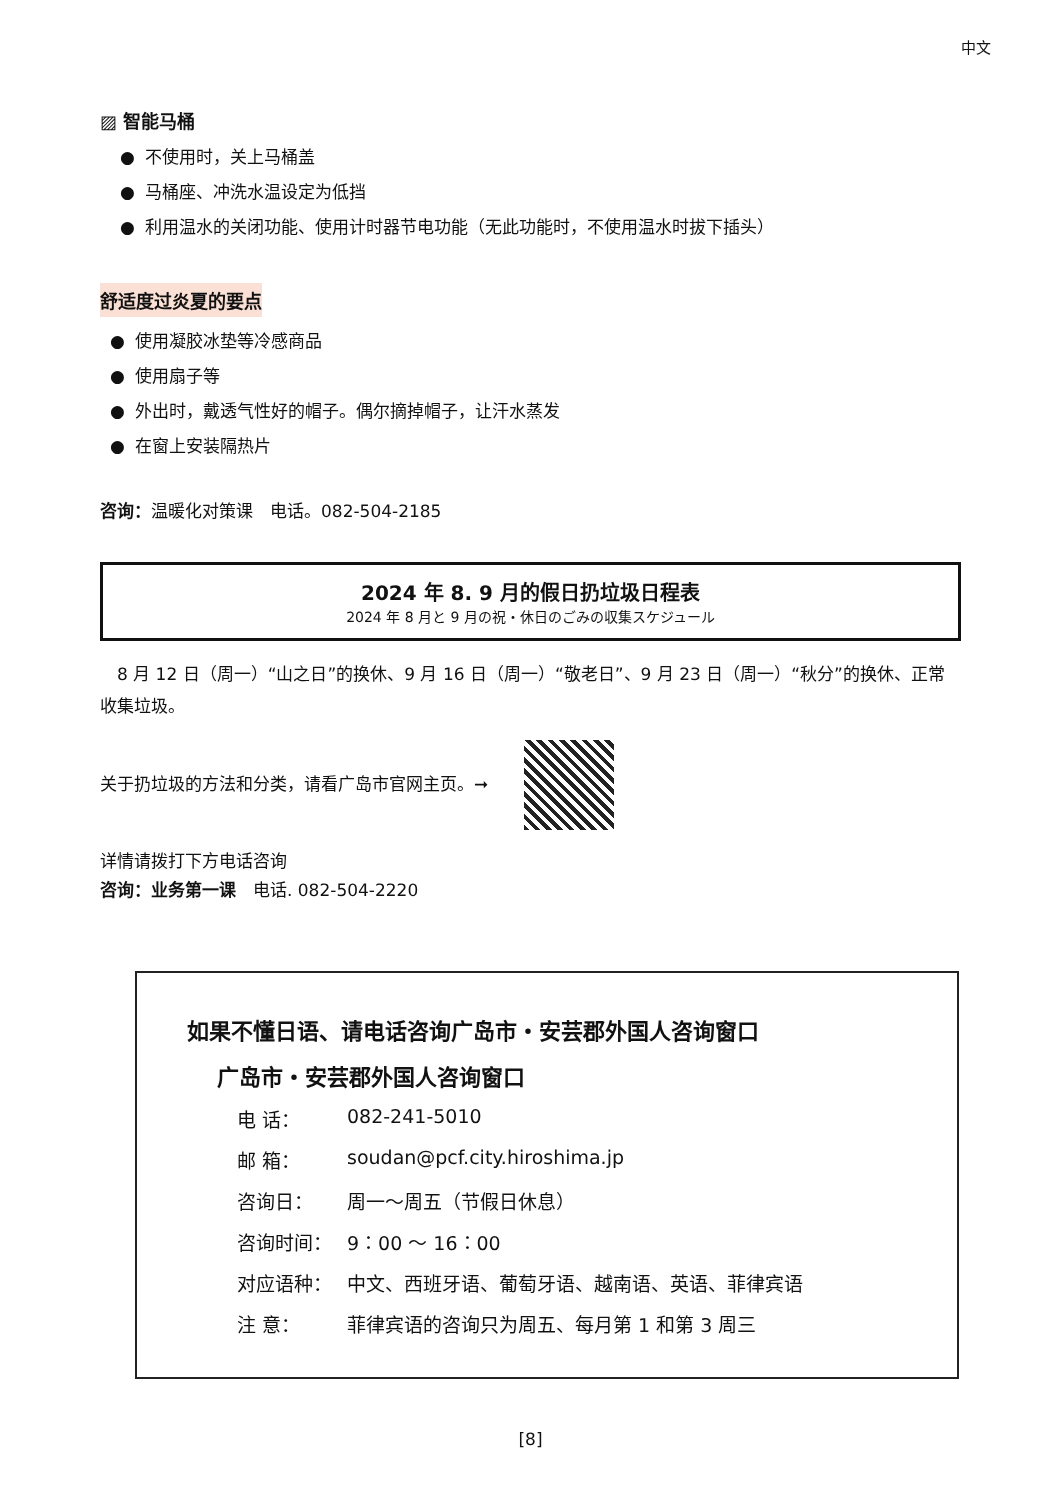中文
▨ 智能马桶
● 不使用时，关上马桶盖
● 马桶座、冲洗水温设定为低挡
● 利用温水的关闭功能、使用计时器节电功能（无此功能时，不使用温水时拔下插头）
舒适度过炎夏的要点
● 使用凝胶冰垫等冷感商品
● 使用扇子等
● 外出时，戴透气性好的帽子。偶尔摘掉帽子，让汗水蒸发
● 在窗上安装隔热片
咨询：温暖化对策课　电话。082-504-2185
2024 年 8. 9 月的假日扔垃圾日程表
2024 年 8 月と 9 月の祝・休日のごみの収集スケジュール
　8 月 12 日（周一）“山之日”的换休、9 月 16 日（周一）“敬老日”、9 月 23 日（周一）“秋分”的换休、正常收集垃圾。
关于扔垃圾的方法和分类，请看广岛市官网主页。➞
详情请拨打下方电话咨询
咨询：业务第一课　电话. 082-504-2220
如果不懂日语、请电话咨询广岛市・安芸郡外国人咨询窗口
广岛市・安芸郡外国人咨询窗口
电 话： 082-241-5010
邮 箱： soudan@pcf.city.hiroshima.jp
咨询日： 周一～周五（节假日休息）
咨询时间： 9：00 ～ 16：00
对应语种： 中文、西班牙语、葡萄牙语、越南语、英语、菲律宾语
注 意： 菲律宾语的咨询只为周五、每月第 1 和第 3 周三
[8]